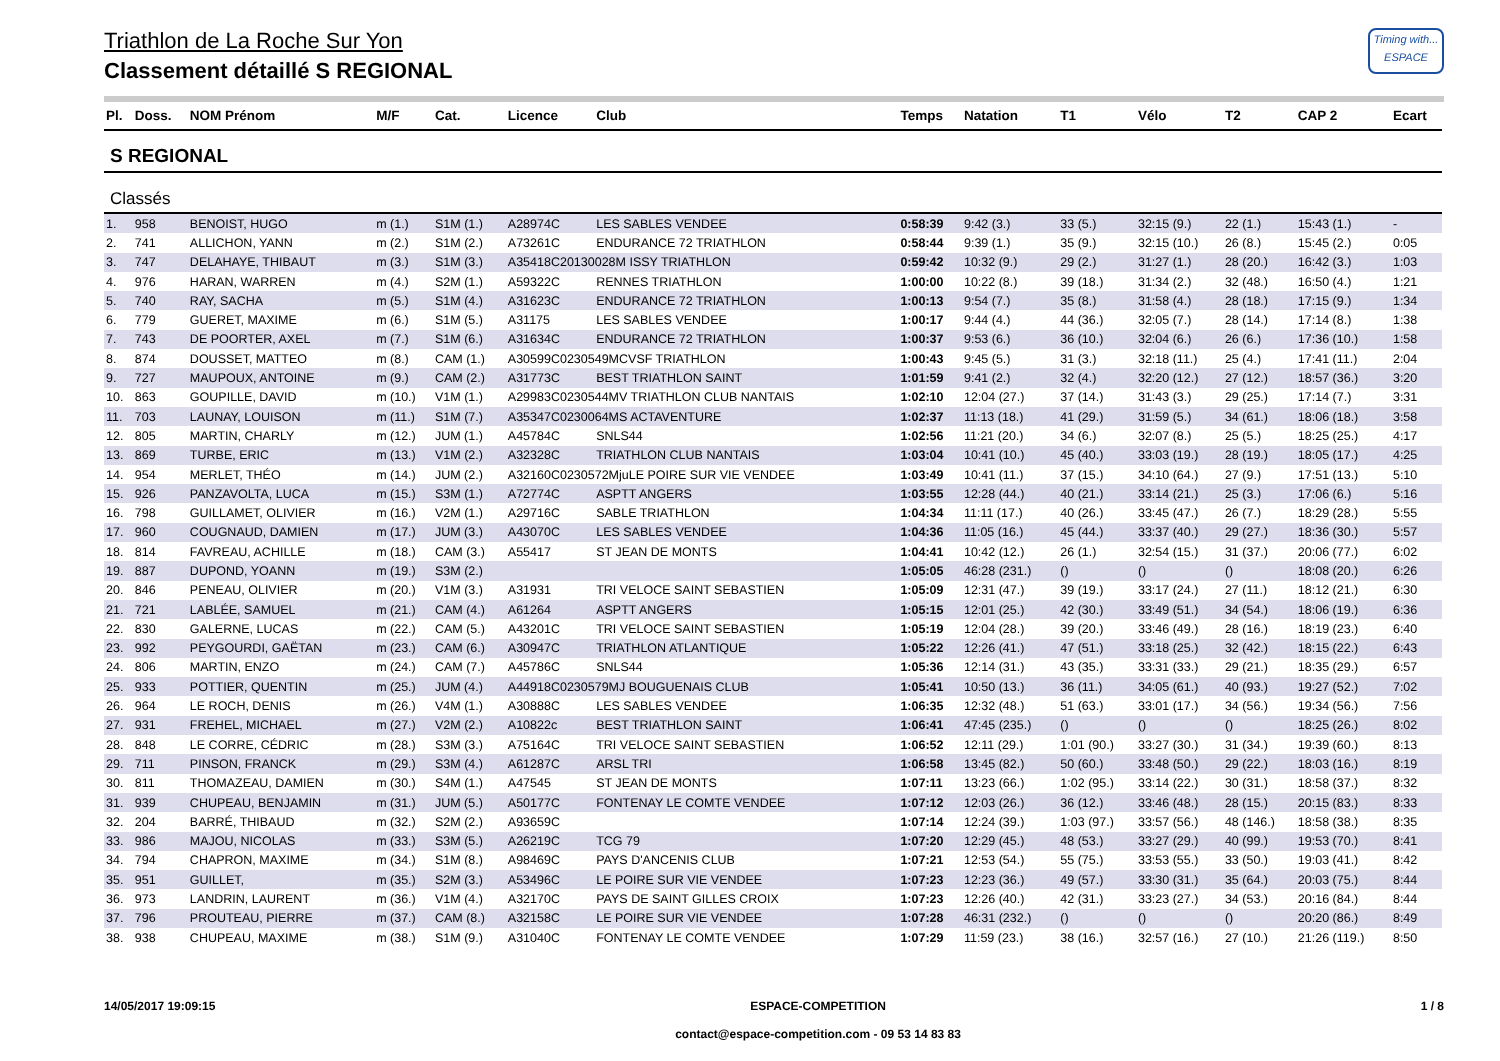Triathlon de La Roche Sur Yon
Classement détaillé S REGIONAL
Timing with...
ESPACE
| Pl. | Doss. | NOM Prénom | M/F | Cat. | Licence | Club | Temps | Natation | T1 | Vélo | T2 | CAP 2 | Ecart |
| --- | --- | --- | --- | --- | --- | --- | --- | --- | --- | --- | --- | --- | --- |
| S REGIONAL | | | | | | | | | | | | | |
| Classés | | | | | | | | | | | | | |
| 1. | 958 | BENOIST, HUGO | m (1.) | S1M (1.) | A28974C | LES SABLES VENDEE | 0:58:39 | 9:42 (3.) | 33 (5.) | 32:15 (9.) | 22 (1.) | 15:43 (1.) | - |
| 2. | 741 | ALLICHON, YANN | m (2.) | S1M (2.) | A73261C | ENDURANCE 72 TRIATHLON | 0:58:44 | 9:39 (1.) | 35 (9.) | 32:15 (10.) | 26 (8.) | 15:45 (2.) | 0:05 |
| 3. | 747 | DELAHAYE, THIBAUT | m (3.) | S1M (3.) | A35418C20130028M ISSY TRIATHLON | | 0:59:42 | 10:32 (9.) | 29 (2.) | 31:27 (1.) | 28 (20.) | 16:42 (3.) | 1:03 |
| 4. | 976 | HARAN, WARREN | m (4.) | S2M (1.) | A59322C | RENNES TRIATHLON | 1:00:00 | 10:22 (8.) | 39 (18.) | 31:34 (2.) | 32 (48.) | 16:50 (4.) | 1:21 |
| 5. | 740 | RAY, SACHA | m (5.) | S1M (4.) | A31623C | ENDURANCE 72 TRIATHLON | 1:00:13 | 9:54 (7.) | 35 (8.) | 31:58 (4.) | 28 (18.) | 17:15 (9.) | 1:34 |
| 6. | 779 | GUERET, MAXIME | m (6.) | S1M (5.) | A31175 | LES SABLES VENDEE | 1:00:17 | 9:44 (4.) | 44 (36.) | 32:05 (7.) | 28 (14.) | 17:14 (8.) | 1:38 |
| 7. | 743 | DE POORTER, AXEL | m (7.) | S1M (6.) | A31634C | ENDURANCE 72 TRIATHLON | 1:00:37 | 9:53 (6.) | 36 (10.) | 32:04 (6.) | 26 (6.) | 17:36 (10.) | 1:58 |
| 8. | 874 | DOUSSET, MATTEO | m (8.) | CAM (1.) | A30599C0230549MCVSF TRIATHLON | | 1:00:43 | 9:45 (5.) | 31 (3.) | 32:18 (11.) | 25 (4.) | 17:41 (11.) | 2:04 |
| 9. | 727 | MAUPOUX, ANTOINE | m (9.) | CAM (2.) | A31773C | BEST TRIATHLON SAINT | 1:01:59 | 9:41 (2.) | 32 (4.) | 32:20 (12.) | 27 (12.) | 18:57 (36.) | 3:20 |
| 10. | 863 | GOUPILLE, DAVID | m (10.) | V1M (1.) | A29983C0230544MV TRIATHLON CLUB NANTAIS | | 1:02:10 | 12:04 (27.) | 37 (14.) | 31:43 (3.) | 29 (25.) | 17:14 (7.) | 3:31 |
| 11. | 703 | LAUNAY, LOUISON | m (11.) | S1M (7.) | A35347C0230064MS ACTAVENTURE | | 1:02:37 | 11:13 (18.) | 41 (29.) | 31:59 (5.) | 34 (61.) | 18:06 (18.) | 3:58 |
| 12. | 805 | MARTIN, CHARLY | m (12.) | JUM (1.) | A45784C | SNLS44 | 1:02:56 | 11:21 (20.) | 34 (6.) | 32:07 (8.) | 25 (5.) | 18:25 (25.) | 4:17 |
| 13. | 869 | TURBE, ERIC | m (13.) | V1M (2.) | A32328C | TRIATHLON CLUB NANTAIS | 1:03:04 | 10:41 (10.) | 45 (40.) | 33:03 (19.) | 28 (19.) | 18:05 (17.) | 4:25 |
| 14. | 954 | MERLET, THÉO | m (14.) | JUM (2.) | A32160C0230572MjuLE POIRE SUR VIE VENDEE | | 1:03:49 | 10:41 (11.) | 37 (15.) | 34:10 (64.) | 27 (9.) | 17:51 (13.) | 5:10 |
| 15. | 926 | PANZAVOLTA, LUCA | m (15.) | S3M (1.) | A72774C | ASPTT ANGERS | 1:03:55 | 12:28 (44.) | 40 (21.) | 33:14 (21.) | 25 (3.) | 17:06 (6.) | 5:16 |
| 16. | 798 | GUILLAMET, OLIVIER | m (16.) | V2M (1.) | A29716C | SABLE TRIATHLON | 1:04:34 | 11:11 (17.) | 40 (26.) | 33:45 (47.) | 26 (7.) | 18:29 (28.) | 5:55 |
| 17. | 960 | COUGNAUD, DAMIEN | m (17.) | JUM (3.) | A43070C | LES SABLES VENDEE | 1:04:36 | 11:05 (16.) | 45 (44.) | 33:37 (40.) | 29 (27.) | 18:36 (30.) | 5:57 |
| 18. | 814 | FAVREAU, ACHILLE | m (18.) | CAM (3.) | A55417 | ST JEAN DE MONTS | 1:04:41 | 10:42 (12.) | 26 (1.) | 32:54 (15.) | 31 (37.) | 20:06 (77.) | 6:02 |
| 19. | 887 | DUPOND, YOANN | m (19.) | S3M (2.) | | | 1:05:05 | 46:28 (231.) | () | () | () | 18:08 (20.) | 6:26 |
| 20. | 846 | PENEAU, OLIVIER | m (20.) | V1M (3.) | A31931 | TRI VELOCE SAINT SEBASTIEN | 1:05:09 | 12:31 (47.) | 39 (19.) | 33:17 (24.) | 27 (11.) | 18:12 (21.) | 6:30 |
| 21. | 721 | LABLÉE, SAMUEL | m (21.) | CAM (4.) | A61264 | ASPTT ANGERS | 1:05:15 | 12:01 (25.) | 42 (30.) | 33:49 (51.) | 34 (54.) | 18:06 (19.) | 6:36 |
| 22. | 830 | GALERNE, LUCAS | m (22.) | CAM (5.) | A43201C | TRI VELOCE SAINT SEBASTIEN | 1:05:19 | 12:04 (28.) | 39 (20.) | 33:46 (49.) | 28 (16.) | 18:19 (23.) | 6:40 |
| 23. | 992 | PEYGOURDI, GAËTAN | m (23.) | CAM (6.) | A30947C | TRIATHLON ATLANTIQUE | 1:05:22 | 12:26 (41.) | 47 (51.) | 33:18 (25.) | 32 (42.) | 18:15 (22.) | 6:43 |
| 24. | 806 | MARTIN, ENZO | m (24.) | CAM (7.) | A45786C | SNLS44 | 1:05:36 | 12:14 (31.) | 43 (35.) | 33:31 (33.) | 29 (21.) | 18:35 (29.) | 6:57 |
| 25. | 933 | POTTIER, QUENTIN | m (25.) | JUM (4.) | A44918C0230579MJ BOUGUENAIS CLUB | | 1:05:41 | 10:50 (13.) | 36 (11.) | 34:05 (61.) | 40 (93.) | 19:27 (52.) | 7:02 |
| 26. | 964 | LE ROCH, DENIS | m (26.) | V4M (1.) | A30888C | LES SABLES VENDEE | 1:06:35 | 12:32 (48.) | 51 (63.) | 33:01 (17.) | 34 (56.) | 19:34 (56.) | 7:56 |
| 27. | 931 | FREHEL, MICHAEL | m (27.) | V2M (2.) | A10822c | BEST TRIATHLON SAINT | 1:06:41 | 47:45 (235.) | () | () | () | 18:25 (26.) | 8:02 |
| 28. | 848 | LE CORRE, CÉDRIC | m (28.) | S3M (3.) | A75164C | TRI VELOCE SAINT SEBASTIEN | 1:06:52 | 12:11 (29.) | 1:01 (90.) | 33:27 (30.) | 31 (34.) | 19:39 (60.) | 8:13 |
| 29. | 711 | PINSON, FRANCK | m (29.) | S3M (4.) | A61287C | ARSL TRI | 1:06:58 | 13:45 (82.) | 50 (60.) | 33:48 (50.) | 29 (22.) | 18:03 (16.) | 8:19 |
| 30. | 811 | THOMAZEAU, DAMIEN | m (30.) | S4M (1.) | A47545 | ST JEAN DE MONTS | 1:07:11 | 13:23 (66.) | 1:02 (95.) | 33:14 (22.) | 30 (31.) | 18:58 (37.) | 8:32 |
| 31. | 939 | CHUPEAU, BENJAMIN | m (31.) | JUM (5.) | A50177C | FONTENAY LE COMTE VENDEE | 1:07:12 | 12:03 (26.) | 36 (12.) | 33:46 (48.) | 28 (15.) | 20:15 (83.) | 8:33 |
| 32. | 204 | BARRÉ, THIBAUD | m (32.) | S2M (2.) | A93659C | | 1:07:14 | 12:24 (39.) | 1:03 (97.) | 33:57 (56.) | 48 (146.) | 18:58 (38.) | 8:35 |
| 33. | 986 | MAJOU, NICOLAS | m (33.) | S3M (5.) | A26219C | TCG 79 | 1:07:20 | 12:29 (45.) | 48 (53.) | 33:27 (29.) | 40 (99.) | 19:53 (70.) | 8:41 |
| 34. | 794 | CHAPRON, MAXIME | m (34.) | S1M (8.) | A98469C | PAYS D'ANCENIS CLUB | 1:07:21 | 12:53 (54.) | 55 (75.) | 33:53 (55.) | 33 (50.) | 19:03 (41.) | 8:42 |
| 35. | 951 | GUILLET, | m (35.) | S2M (3.) | A53496C | LE POIRE SUR VIE VENDEE | 1:07:23 | 12:23 (36.) | 49 (57.) | 33:30 (31.) | 35 (64.) | 20:03 (75.) | 8:44 |
| 36. | 973 | LANDRIN, LAURENT | m (36.) | V1M (4.) | A32170C | PAYS DE SAINT GILLES CROIX | 1:07:23 | 12:26 (40.) | 42 (31.) | 33:23 (27.) | 34 (53.) | 20:16 (84.) | 8:44 |
| 37. | 796 | PROUTEAU, PIERRE | m (37.) | CAM (8.) | A32158C | LE POIRE SUR VIE VENDEE | 1:07:28 | 46:31 (232.) | () | () | () | 20:20 (86.) | 8:49 |
| 38. | 938 | CHUPEAU, MAXIME | m (38.) | S1M (9.) | A31040C | FONTENAY LE COMTE VENDEE | 1:07:29 | 11:59 (23.) | 38 (16.) | 32:57 (16.) | 27 (10.) | 21:26 (119.) | 8:50 |
14/05/2017 19:09:15 ESPACE-COMPETITION
contact@espace-competition.com - 09 53 14 83 83
1 / 8